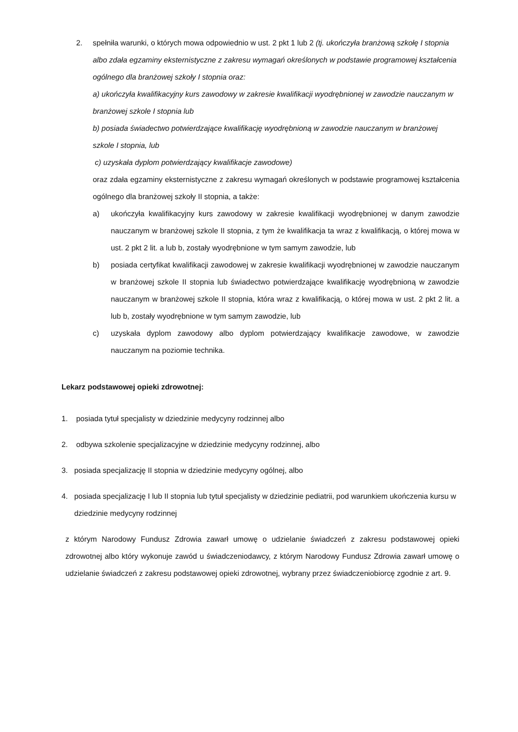2. spełniła warunki, o których mowa odpowiednio w ust. 2 pkt 1 lub 2 (tj. ukończyła branżową szkołę I stopnia albo zdała egzaminy eksternistyczne z zakresu wymagań określonych w podstawie programowej kształcenia ogólnego dla branżowej szkoły I stopnia oraz:
a) ukończyła kwalifikacyjny kurs zawodowy w zakresie kwalifikacji wyodrębnionej w zawodzie nauczanym w branżowej szkole I stopnia lub
b) posiada świadectwo potwierdzające kwalifikację wyodrębnioną w zawodzie nauczanym w branżowej szkole I stopnia, lub
c) uzyskała dyplom potwierdzający kwalifikacje zawodowe)
oraz zdała egzaminy eksternistyczne z zakresu wymagań określonych w podstawie programowej kształcenia ogólnego dla branżowej szkoły II stopnia, a także:
a) ukończyła kwalifikacyjny kurs zawodowy w zakresie kwalifikacji wyodrębnionej w danym zawodzie nauczanym w branżowej szkole II stopnia, z tym że kwalifikacja ta wraz z kwalifikacją, o której mowa w ust. 2 pkt 2 lit. a lub b, zostały wyodrębnione w tym samym zawodzie, lub
b) posiada certyfikat kwalifikacji zawodowej w zakresie kwalifikacji wyodrębnionej w zawodzie nauczanym w branżowej szkole II stopnia lub świadectwo potwierdzające kwalifikację wyodrębnioną w zawodzie nauczanym w branżowej szkole II stopnia, która wraz z kwalifikacją, o której mowa w ust. 2 pkt 2 lit. a lub b, zostały wyodrębnione w tym samym zawodzie, lub
c) uzyskała dyplom zawodowy albo dyplom potwierdzający kwalifikacje zawodowe, w zawodzie nauczanym na poziomie technika.
Lekarz podstawowej opieki zdrowotnej:
1. posiada tytuł specjalisty w dziedzinie medycyny rodzinnej albo
2. odbywa szkolenie specjalizacyjne w dziedzinie medycyny rodzinnej, albo
3. posiada specjalizację II stopnia w dziedzinie medycyny ogólnej, albo
4. posiada specjalizację I lub II stopnia lub tytuł specjalisty w dziedzinie pediatrii, pod warunkiem ukończenia kursu w dziedzinie medycyny rodzinnej
z którym Narodowy Fundusz Zdrowia zawarł umowę o udzielanie świadczeń z zakresu podstawowej opieki zdrowotnej albo który wykonuje zawód u świadczeniodawcy, z którym Narodowy Fundusz Zdrowia zawarł umowę o udzielanie świadczeń z zakresu podstawowej opieki zdrowotnej, wybrany przez świadczeniobiorcę zgodnie z art. 9.